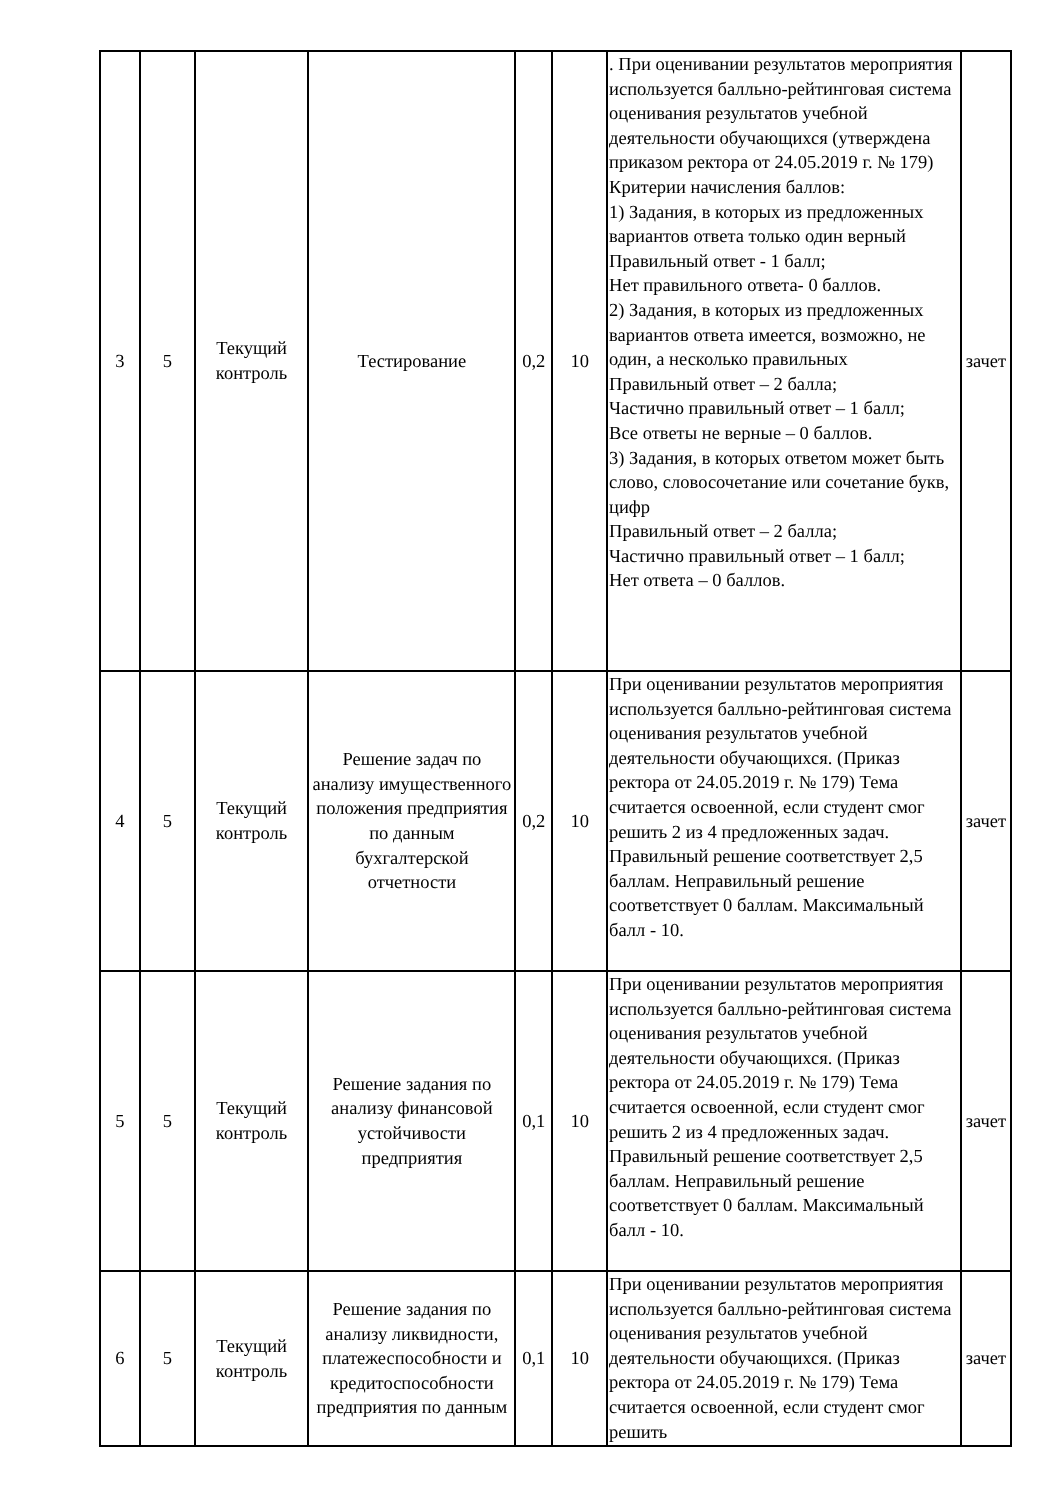| 3 | 5 | Текущий контроль | Тестирование | 0,2 | 10 | . При оценивании результатов мероприятия используется балльно-рейтинговая система оценивания результатов учебной деятельности обучающихся (утверждена приказом ректора от 24.05.2019 г. № 179) Критерии начисления баллов: 1) Задания, в которых из предложенных вариантов ответа только один верный Правильный ответ - 1 балл; Нет правильного ответа- 0 баллов. 2) Задания, в которых из предложенных вариантов ответа имеется, возможно, не один, а несколько правильных Правильный ответ – 2 балла; Частично правильный ответ – 1 балл; Все ответы не верные – 0 баллов. 3) Задания, в которых ответом может быть слово, словосочетание или сочетание букв, цифр Правильный ответ – 2 балла; Частично правильный ответ – 1 балл; Нет ответа – 0 баллов. | зачет |
| 4 | 5 | Текущий контроль | Решение задач по анализу имущественного положения предприятия по данным бухгалтерской отчетности | 0,2 | 10 | При оценивании результатов мероприятия используется балльно-рейтинговая система оценивания результатов учебной деятельности обучающихся. (Приказ ректора от 24.05.2019 г. № 179) Тема считается освоенной, если студент смог решить 2 из 4 предложенных задач. Правильный решение соответствует 2,5 баллам. Неправильный решение соответствует 0 баллам. Максимальный балл - 10. | зачет |
| 5 | 5 | Текущий контроль | Решение задания по анализу финансовой устойчивости предприятия | 0,1 | 10 | При оценивании результатов мероприятия используется балльно-рейтинговая система оценивания результатов учебной деятельности обучающихся. (Приказ ректора от 24.05.2019 г. № 179) Тема считается освоенной, если студент смог решить 2 из 4 предложенных задач. Правильный решение соответствует 2,5 баллам. Неправильный решение соответствует 0 баллам. Максимальный балл - 10. | зачет |
| 6 | 5 | Текущий контроль | Решение задания по анализу ликвидности, платежеспособности и кредитоспособности предприятия по данным | 0,1 | 10 | При оценивании результатов мероприятия используется балльно-рейтинговая система оценивания результатов учебной деятельности обучающихся. (Приказ ректора от 24.05.2019 г. № 179) Тема считается освоенной, если студент смог решить | зачет |